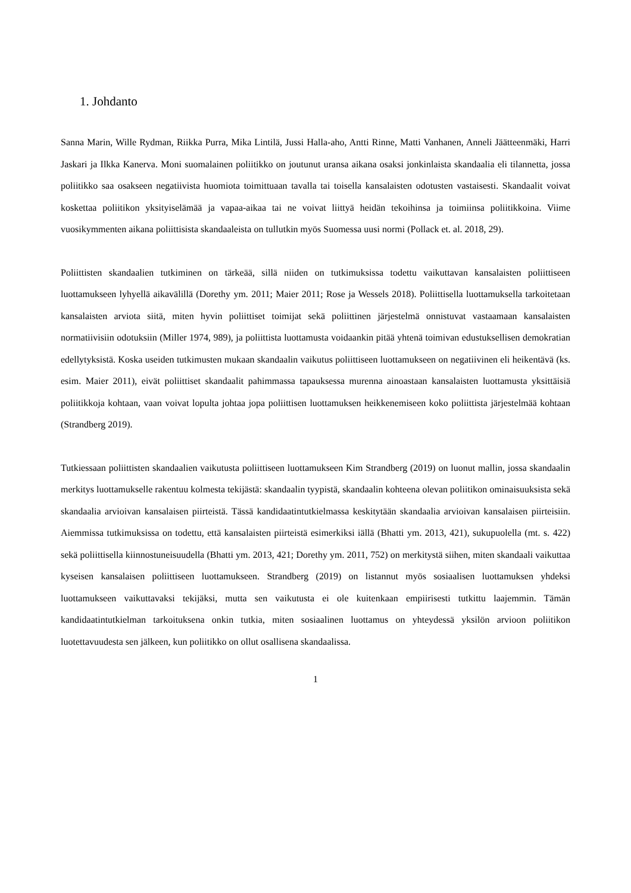1. Johdanto
Sanna Marin, Wille Rydman, Riikka Purra, Mika Lintilä, Jussi Halla-aho, Antti Rinne, Matti Vanhanen, Anneli Jäätteenmäki, Harri Jaskari ja Ilkka Kanerva. Moni suomalainen poliitikko on joutunut uransa aikana osaksi jonkinlaista skandaalia eli tilannetta, jossa poliitikko saa osakseen negatiivista huomiota toimittuaan tavalla tai toisella kansalaisten odotusten vastaisesti. Skandaalit voivat koskettaa poliitikon yksityiselämää ja vapaa-aikaa tai ne voivat liittyä heidän tekoihinsa ja toimiinsa poliitikkoina. Viime vuosikymmenten aikana poliittisista skandaaleista on tullutkin myös Suomessa uusi normi (Pollack et. al. 2018, 29).
Poliittisten skandaalien tutkiminen on tärkeää, sillä niiden on tutkimuksissa todettu vaikuttavan kansalaisten poliittiseen luottamukseen lyhyellä aikavälillä (Dorethy ym. 2011; Maier 2011; Rose ja Wessels 2018). Poliittisella luottamuksella tarkoitetaan kansalaisten arviota siitä, miten hyvin poliittiset toimijat sekä poliittinen järjestelmä onnistuvat vastaamaan kansalaisten normatiivisiin odotuksiin (Miller 1974, 989), ja poliittista luottamusta voidaankin pitää yhtenä toimivan edustuksellisen demokratian edellytyksistä. Koska useiden tutkimusten mukaan skandaalin vaikutus poliittiseen luottamukseen on negatiivinen eli heikentävä (ks. esim. Maier 2011), eivät poliittiset skandaalit pahimmassa tapauksessa murenna ainoastaan kansalaisten luottamusta yksittäisiä poliitikkoja kohtaan, vaan voivat lopulta johtaa jopa poliittisen luottamuksen heikkenemiseen koko poliittista järjestelmää kohtaan (Strandberg 2019).
Tutkiessaan poliittisten skandaalien vaikutusta poliittiseen luottamukseen Kim Strandberg (2019) on luonut mallin, jossa skandaalin merkitys luottamukselle rakentuu kolmesta tekijästä: skandaalin tyypistä, skandaalin kohteena olevan poliitikon ominaisuuksista sekä skandaalia arvioivan kansalaisen piirteistä. Tässä kandidaatintutkielmassa keskitytään skandaalia arvioivan kansalaisen piirteisiin. Aiemmissa tutkimuksissa on todettu, että kansalaisten piirteistä esimerkiksi iällä (Bhatti ym. 2013, 421), sukupuolella (mt. s. 422) sekä poliittisella kiinnostuneisuudella (Bhatti ym. 2013, 421; Dorethy ym. 2011, 752) on merkitystä siihen, miten skandaali vaikuttaa kyseisen kansalaisen poliittiseen luottamukseen. Strandberg (2019) on listannut myös sosiaalisen luottamuksen yhdeksi luottamukseen vaikuttavaksi tekijäksi, mutta sen vaikutusta ei ole kuitenkaan empiirisesti tutkittu laajemmin. Tämän kandidaatintutkielman tarkoituksena onkin tutkia, miten sosiaalinen luottamus on yhteydessä yksilön arvioon poliitikon luotettavuudesta sen jälkeen, kun poliitikko on ollut osallisena skandaalissa.
1